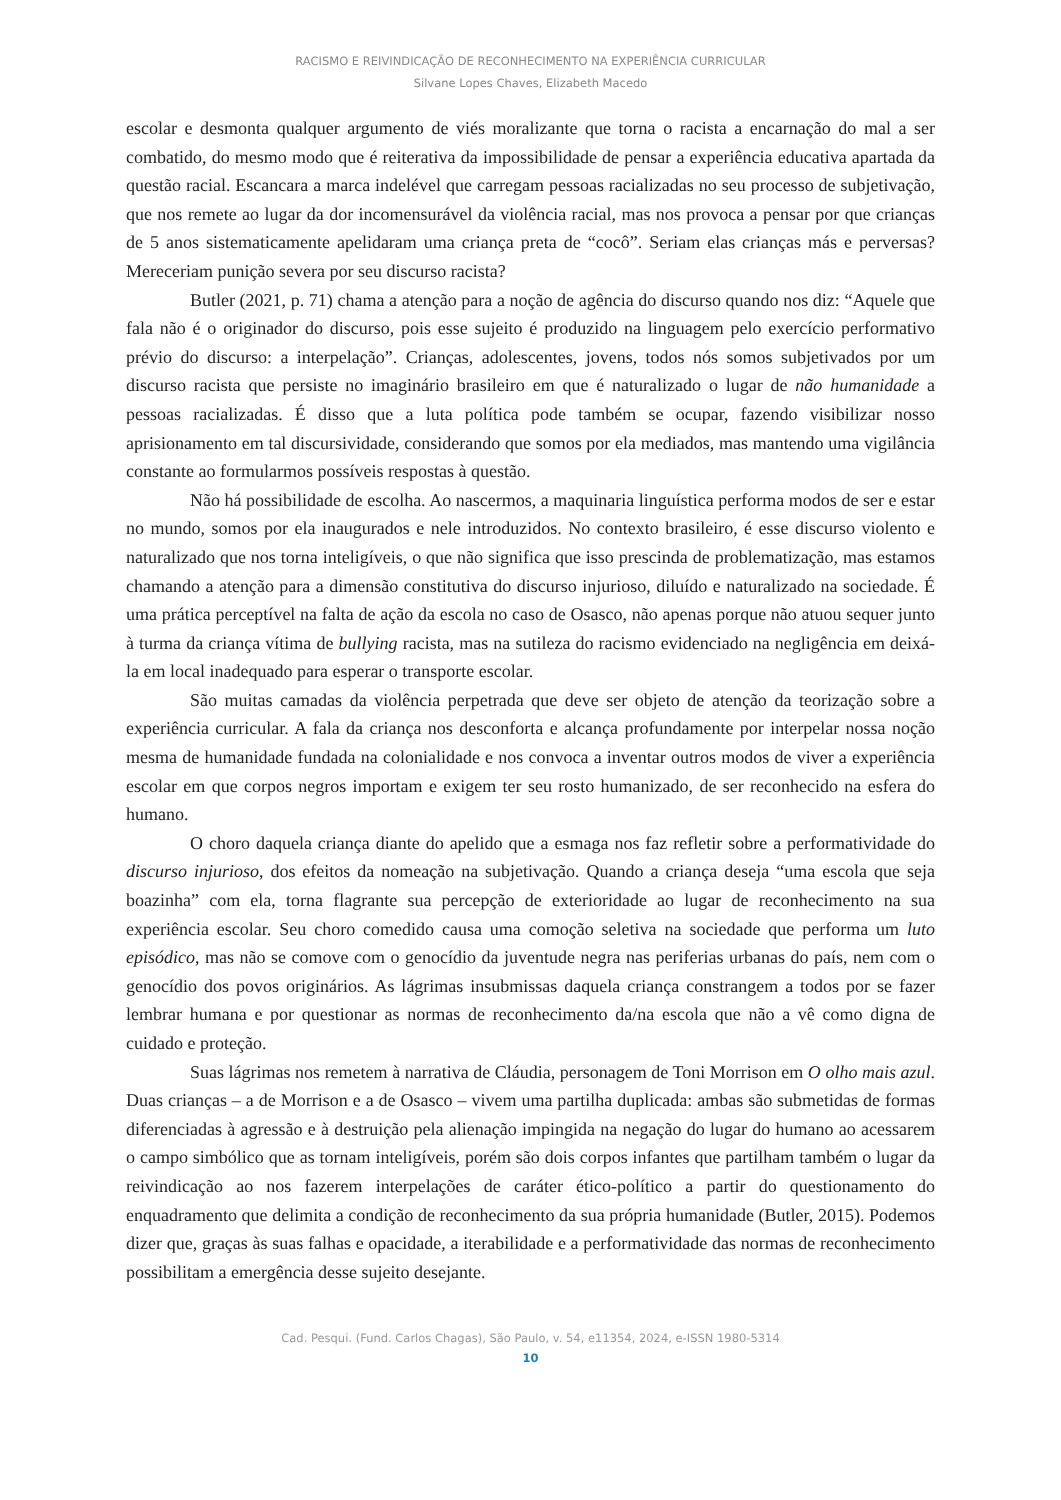RACISMO E REIVINDICAÇÃO DE RECONHECIMENTO NA EXPERIÊNCIA CURRICULAR
Silvane Lopes Chaves, Elizabeth Macedo
escolar e desmonta qualquer argumento de viés moralizante que torna o racista a encarnação do mal a ser combatido, do mesmo modo que é reiterativa da impossibilidade de pensar a experiência educativa apartada da questão racial. Escancara a marca indelével que carregam pessoas racializadas no seu processo de subjetivação, que nos remete ao lugar da dor incomensurável da violência racial, mas nos provoca a pensar por que crianças de 5 anos sistematicamente apelidaram uma criança preta de “cocô”. Seriam elas crianças más e perversas? Mereceriam punição severa por seu discurso racista?
Butler (2021, p. 71) chama a atenção para a noção de agência do discurso quando nos diz: “Aquele que fala não é o originador do discurso, pois esse sujeito é produzido na linguagem pelo exercício performativo prévio do discurso: a interpelação”. Crianças, adolescentes, jovens, todos nós somos subjetivados por um discurso racista que persiste no imaginário brasileiro em que é naturalizado o lugar de não humanidade a pessoas racializadas. É disso que a luta política pode também se ocupar, fazendo visibilizar nosso aprisionamento em tal discursividade, considerando que somos por ela mediados, mas mantendo uma vigilância constante ao formularmos possíveis respostas à questão.
Não há possibilidade de escolha. Ao nascermos, a maquinaria linguística performa modos de ser e estar no mundo, somos por ela inaugurados e nele introduzidos. No contexto brasileiro, é esse discurso violento e naturalizado que nos torna inteligíveis, o que não significa que isso prescinda de problematização, mas estamos chamando a atenção para a dimensão constitutiva do discurso injurioso, diluído e naturalizado na sociedade. É uma prática perceptível na falta de ação da escola no caso de Osasco, não apenas porque não atuou sequer junto à turma da criança vítima de bullying racista, mas na sutileza do racismo evidenciado na negligência em deixá-la em local inadequado para esperar o transporte escolar.
São muitas camadas da violência perpetrada que deve ser objeto de atenção da teorização sobre a experiência curricular. A fala da criança nos desconforta e alcança profundamente por interpelar nossa noção mesma de humanidade fundada na colonialidade e nos convoca a inventar outros modos de viver a experiência escolar em que corpos negros importam e exigem ter seu rosto humanizado, de ser reconhecido na esfera do humano.
O choro daquela criança diante do apelido que a esmaga nos faz refletir sobre a performatividade do discurso injurioso, dos efeitos da nomeação na subjetivação. Quando a criança deseja “uma escola que seja boazinha” com ela, torna flagrante sua percepção de exterioridade ao lugar de reconhecimento na sua experiência escolar. Seu choro comedido causa uma comoção seletiva na sociedade que performa um luto episódico, mas não se comove com o genocídio da juventude negra nas periferias urbanas do país, nem com o genocídio dos povos originários. As lágrimas insubmissas daquela criança constrangem a todos por se fazer lembrar humana e por questionar as normas de reconhecimento da/na escola que não a vê como digna de cuidado e proteção.
Suas lágrimas nos remetem à narrativa de Cláudia, personagem de Toni Morrison em O olho mais azul. Duas crianças – a de Morrison e a de Osasco – vivem uma partilha duplicada: ambas são submetidas de formas diferenciadas à agressão e à destruição pela alienação impingida na negação do lugar do humano ao acessarem o campo simbólico que as tornam inteligíveis, porém são dois corpos infantes que partilham também o lugar da reivindicação ao nos fazerem interpelações de caráter ético-político a partir do questionamento do enquadramento que delimita a condição de reconhecimento da sua própria humanidade (Butler, 2015). Podemos dizer que, graças às suas falhas e opacidade, a iterabilidade e a performatividade das normas de reconhecimento possibilitam a emergência desse sujeito desejante.
Cad. Pesqui. (Fund. Carlos Chagas), São Paulo, v. 54, e11354, 2024, e-ISSN 1980-5314
10